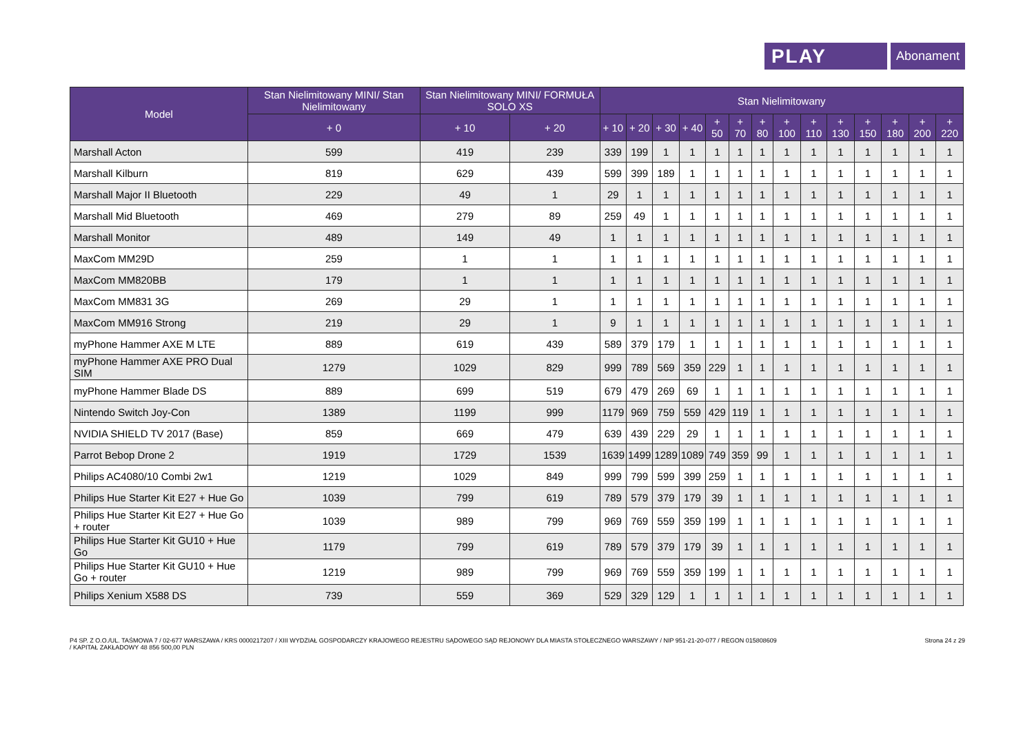PLAY
Abonament
| Model | Stan Nielimitowany MINI/ Stan Nielimitowany | Stan Nielimitowany MINI/ FORMUŁA SOLO XS | | Stan Nielimitowany | | | | | | | | | | | | | |
| --- | --- | --- | --- | --- | --- | --- | --- | --- | --- | --- | --- | --- | --- | --- | --- | --- | --- |
| | + 0 | + 10 | + 20 | + 10 | + 20 | + 30 | + 40 | + 50 | + 70 | + 80 | + 100 | + 110 | + 130 | + 150 | + 180 | + 200 | + 220 |
| Marshall Acton | 599 | 419 | 239 | 339 | 199 | 1 | 1 | 1 | 1 | 1 | 1 | 1 | 1 | 1 | 1 | 1 | 1 |
| Marshall Kilburn | 819 | 629 | 439 | 599 | 399 | 189 | 1 | 1 | 1 | 1 | 1 | 1 | 1 | 1 | 1 | 1 | 1 |
| Marshall Major II Bluetooth | 229 | 49 | 1 | 29 | 1 | 1 | 1 | 1 | 1 | 1 | 1 | 1 | 1 | 1 | 1 | 1 | 1 |
| Marshall Mid Bluetooth | 469 | 279 | 89 | 259 | 49 | 1 | 1 | 1 | 1 | 1 | 1 | 1 | 1 | 1 | 1 | 1 | 1 |
| Marshall Monitor | 489 | 149 | 49 | 1 | 1 | 1 | 1 | 1 | 1 | 1 | 1 | 1 | 1 | 1 | 1 | 1 | 1 |
| MaxCom MM29D | 259 | 1 | 1 | 1 | 1 | 1 | 1 | 1 | 1 | 1 | 1 | 1 | 1 | 1 | 1 | 1 | 1 |
| MaxCom MM820BB | 179 | 1 | 1 | 1 | 1 | 1 | 1 | 1 | 1 | 1 | 1 | 1 | 1 | 1 | 1 | 1 | 1 |
| MaxCom MM831 3G | 269 | 29 | 1 | 1 | 1 | 1 | 1 | 1 | 1 | 1 | 1 | 1 | 1 | 1 | 1 | 1 | 1 |
| MaxCom MM916 Strong | 219 | 29 | 1 | 9 | 1 | 1 | 1 | 1 | 1 | 1 | 1 | 1 | 1 | 1 | 1 | 1 | 1 |
| myPhone Hammer AXE M LTE | 889 | 619 | 439 | 589 | 379 | 179 | 1 | 1 | 1 | 1 | 1 | 1 | 1 | 1 | 1 | 1 | 1 |
| myPhone Hammer AXE PRO Dual SIM | 1279 | 1029 | 829 | 999 | 789 | 569 | 359 | 229 | 1 | 1 | 1 | 1 | 1 | 1 | 1 | 1 | 1 |
| myPhone Hammer Blade DS | 889 | 699 | 519 | 679 | 479 | 269 | 69 | 1 | 1 | 1 | 1 | 1 | 1 | 1 | 1 | 1 | 1 |
| Nintendo Switch Joy-Con | 1389 | 1199 | 999 | 1179 | 969 | 759 | 559 | 429 | 119 | 1 | 1 | 1 | 1 | 1 | 1 | 1 | 1 |
| NVIDIA SHIELD TV 2017 (Base) | 859 | 669 | 479 | 639 | 439 | 229 | 29 | 1 | 1 | 1 | 1 | 1 | 1 | 1 | 1 | 1 | 1 |
| Parrot Bebop Drone 2 | 1919 | 1729 | 1539 | 1639 | 1499 | 1289 | 1089 | 749 | 359 | 99 | 1 | 1 | 1 | 1 | 1 | 1 | 1 |
| Philips AC4080/10 Combi 2w1 | 1219 | 1029 | 849 | 999 | 799 | 599 | 399 | 259 | 1 | 1 | 1 | 1 | 1 | 1 | 1 | 1 | 1 |
| Philips Hue Starter Kit E27 + Hue Go | 1039 | 799 | 619 | 789 | 579 | 379 | 179 | 39 | 1 | 1 | 1 | 1 | 1 | 1 | 1 | 1 | 1 |
| Philips Hue Starter Kit E27 + Hue Go + router | 1039 | 989 | 799 | 969 | 769 | 559 | 359 | 199 | 1 | 1 | 1 | 1 | 1 | 1 | 1 | 1 | 1 |
| Philips Hue Starter Kit GU10 + Hue Go | 1179 | 799 | 619 | 789 | 579 | 379 | 179 | 39 | 1 | 1 | 1 | 1 | 1 | 1 | 1 | 1 | 1 |
| Philips Hue Starter Kit GU10 + Hue Go + router | 1219 | 989 | 799 | 969 | 769 | 559 | 359 | 199 | 1 | 1 | 1 | 1 | 1 | 1 | 1 | 1 | 1 |
| Philips Xenium X588 DS | 739 | 559 | 369 | 529 | 329 | 129 | 1 | 1 | 1 | 1 | 1 | 1 | 1 | 1 | 1 | 1 | 1 |
P4 SP. Z O.O./UL. TAŚMOWA 7 / 02-677 WARSZAWA / KRS 0000217207 / XIII WYDZIAŁ GOSPODARCZY KRAJOWEGO REJESTRU SĄDOWEGO SĄD REJONOWY DLA MIASTA STOŁECZNEGO WARSZAWY / NIP 951-21-20-077 / REGON 015808609
/ KAPITAŁ ZAKŁADOWY 48 856 500,00 PLN
Strona 24 z 29